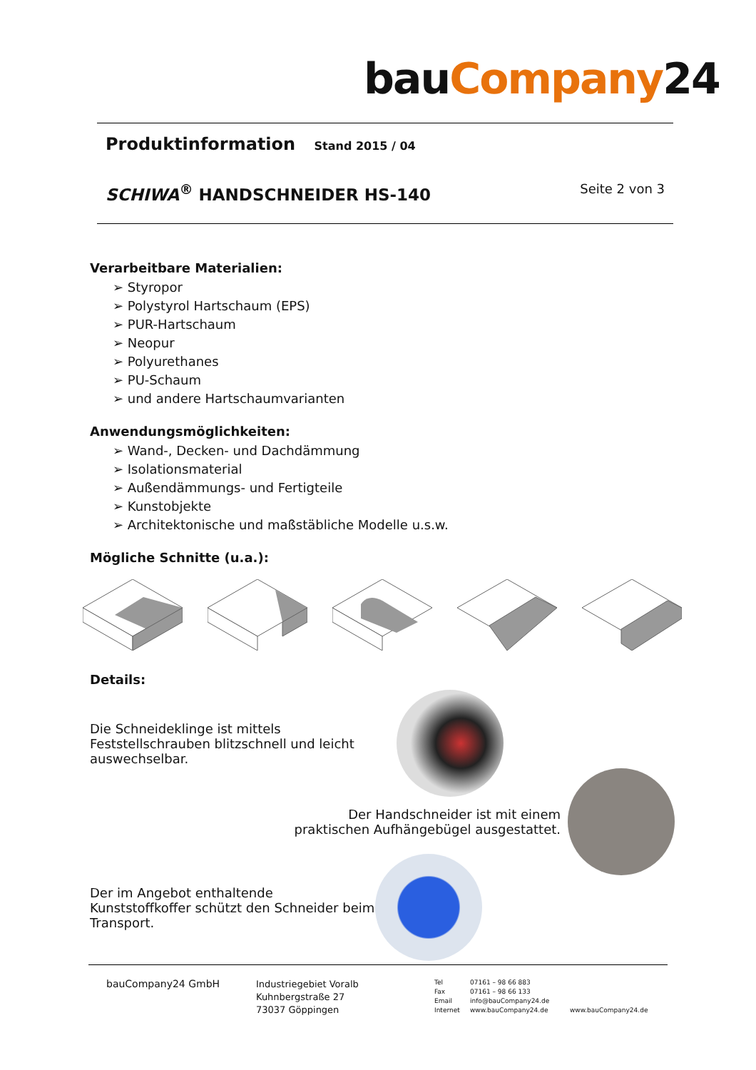bauCompany24
Produktinformation Stand 2015 / 04
SCHIWA<sup>®</sup> HANDSCHNEIDER HS-140
Seite 2 von 3
Verarbeitbare Materialien:
➢ Styropor
➢ Polystyrol Hartschaum (EPS)
➢ PUR-Hartschaum
➢ Neopur
➢ Polyurethanes
➢ PU-Schaum
➢ und andere Hartschaumvarianten
Anwendungsmöglichkeiten:
➢ Wand-, Decken- und Dachdämmung
➢ Isolationsmaterial
➢ Außendämmungs- und Fertigteile
➢ Kunstobjekte
➢ Architektonische und maßstäbliche Modelle u.s.w.
Mögliche Schnitte (u.a.):
Details:
Die Schneideklinge ist mittels Feststellschrauben blitzschnell und leicht auswechselbar.
Der Handschneider ist mit einem praktischen Aufhängebügel ausgestattet.
Der im Angebot enthaltende Kunststoffkoffer schützt den Schneider beim Transport.
bauCompany24 GmbH
Industriegebiet Voralb
Kuhnbergstraße 27
73037 Göppingen
Tel
Fax
Email
Internet
07161 – 98 66 883
07161 – 98 66 133
info@bauCompany24.de
www.bauCompany24.de
www.bauCompany24.de